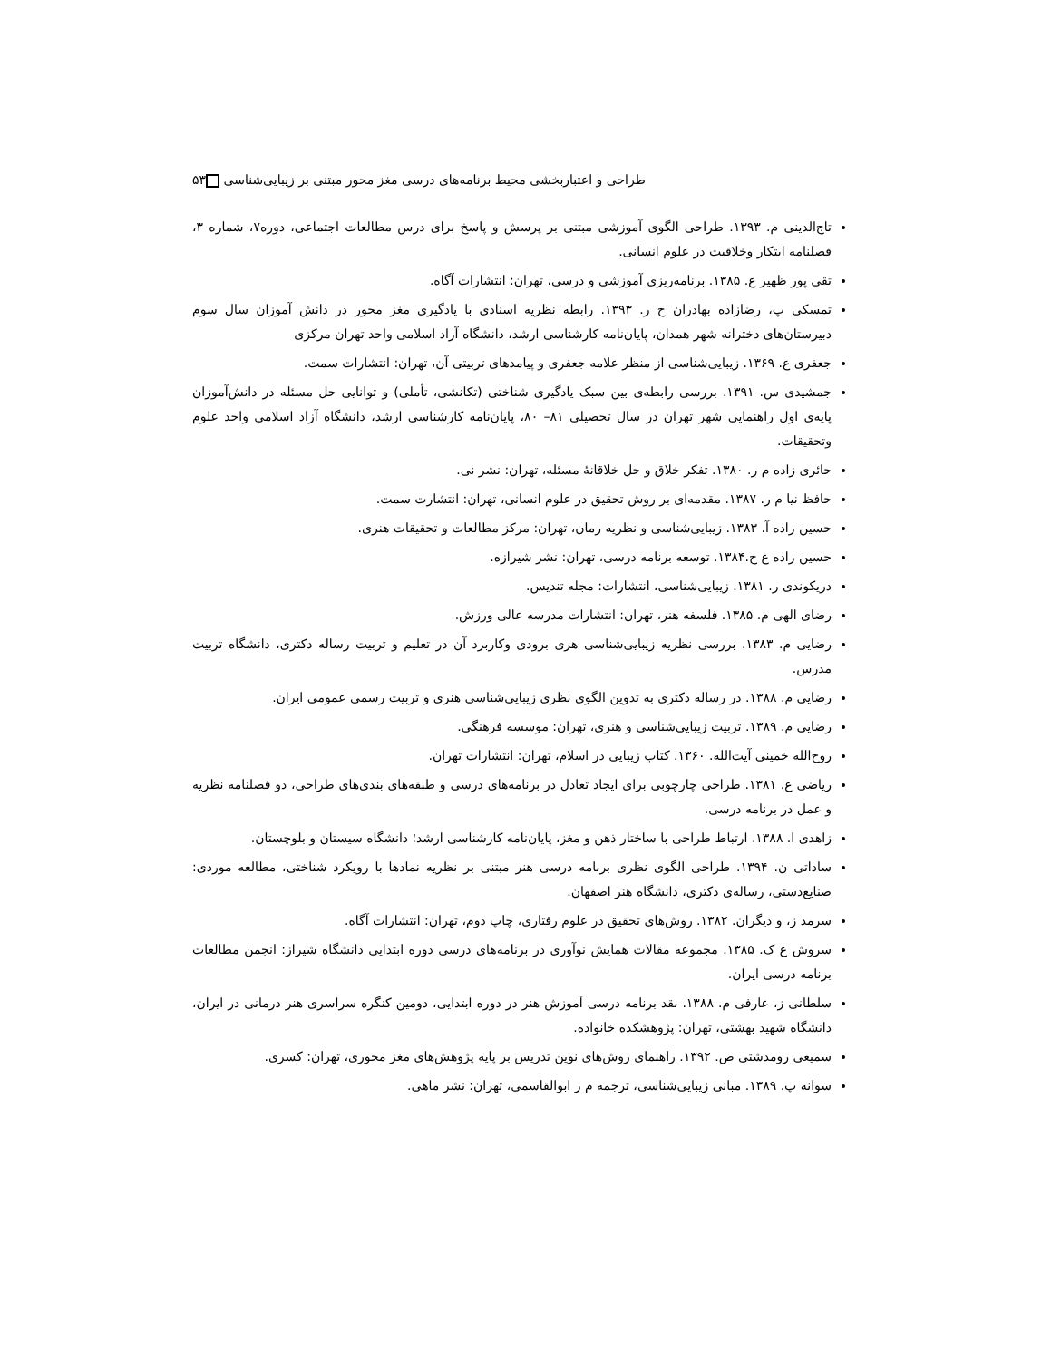طراحی و اعتباربخشی محیط برنامه‌های درسی مغز محور مبتنی بر زیبایی‌شناسی ۵۳
تاج‌الدینی م. ۱۳۹۳. طراحی الگوی آموزشی مبتنی بر پرسش و پاسخ برای درس مطالعات اجتماعی، دوره۷، شماره ۳، فصلنامه ابتکار وخلاقیت در علوم انسانی.
تقی پور ظهیر ع. ۱۳۸۵. برنامه‌ریزی آموزشی و درسی، تهران: انتشارات آگاه.
تمسکی پ، رضازاده بهادران ح ر. ۱۳۹۳. رابطه نظریه اسنادی با یادگیری مغز محور در دانش آموزان سال سوم دبیرستان‌های دخترانه شهر همدان، پایان‌نامه کارشناسی ارشد، دانشگاه آزاد اسلامی واحد تهران مرکزی
جعفری ع. ۱۳۶۹. زیبایی‌شناسی از منظر علامه جعفری و پیامدهای تربیتی آن، تهران: انتشارات سمت.
جمشیدی س. ۱۳۹۱. بررسی رابطه‌ی بین سبک یادگیری شناختی (تکانشی، تأملی) و توانایی حل مسئله در دانش‌آموزان پایه‌ی اول راهنمایی شهر تهران در سال تحصیلی ۸۱– ۸۰، پایان‌نامه کارشناسی ارشد، دانشگاه آزاد اسلامی واحد علوم وتحقیقات.
حائری زاده م ر. ۱۳۸۰. تفکر خلاق و حل خلاقانهٔ مسئله، تهران: نشر نی.
حافظ نیا م ر. ۱۳۸۷. مقدمه‌ای بر روش تحقیق در علوم انسانی، تهران: انتشارت سمت.
حسین زاده آ. ۱۳۸۳. زیبایی‌شناسی و نظریه رمان، تهران: مرکز مطالعات و تحقیقات هنری.
حسین زاده غ ح.۱۳۸۴. توسعه برنامه درسی، تهران: نشر شیرازه.
دریکوندی ر. ۱۳۸۱. زیبایی‌شناسی، انتشارات: مجله تندیس.
رضای الهی م. ۱۳۸۵. فلسفه هنر، تهران: انتشارات مدرسه عالی ورزش.
رضایی م. ۱۳۸۳. بررسی نظریه زیبایی‌شناسی هری برودی وکاربرد آن در تعلیم و تربیت رساله دکتری، دانشگاه تربیت مدرس.
رضایی م. ۱۳۸۸. در رساله دکتری به تدوین الگوی نظری زیبایی‌شناسی هنری و تربیت رسمی عمومی ایران.
رضایی م. ۱۳۸۹. تربیت زیبایی‌شناسی و هنری، تهران: موسسه فرهنگی.
روح‌الله خمینی آیت‌الله. ۱۳۶۰. کتاب زیبایی در اسلام، تهران: انتشارات تهران.
ریاضی ع. ۱۳۸۱. طراحی چارچوبی برای ایجاد تعادل در برنامه‌های درسی و طبقه‌های بندی‌های طراحی، دو فصلنامه نظریه و عمل در برنامه درسی.
زاهدی ا. ۱۳۸۸. ارتباط طراحی با ساختار ذهن و مغز، پایان‌نامه کارشناسی ارشد؛ دانشگاه سیستان و بلوچستان.
ساداتی ن. ۱۳۹۴. طراحی الگوی نظری برنامه درسی هنر مبتنی بر نظریه نمادها با رویکرد شناختی، مطالعه موردی: صنایع‌دستی، رساله‌ی دکتری، دانشگاه هنر اصفهان.
سرمد ز، و دیگران. ۱۳۸۲. روش‌های تحقیق در علوم رفتاری، چاپ دوم، تهران: انتشارات آگاه.
سروش ع ک. ۱۳۸۵. مجموعه مقالات همایش نوآوری در برنامه‌های درسی دوره ابتدایی دانشگاه شیراز: انجمن مطالعات برنامه درسی ایران.
سلطانی ز، عارفی م. ۱۳۸۸. نقد برنامه درسی آموزش هنر در دوره ابتدایی، دومین کنگره سراسری هنر درمانی در ایران، دانشگاه شهید بهشتی، تهران: پژوهشکده خانواده.
سمیعی رومدشتی ص. ۱۳۹۲. راهنمای روش‌های نوین تدریس بر پایه پژوهش‌های مغز محوری، تهران: کسری.
سوانه پ. ۱۳۸۹. مبانی زیبایی‌شناسی، ترجمه م ر ابوالقاسمی، تهران: نشر ماهی.